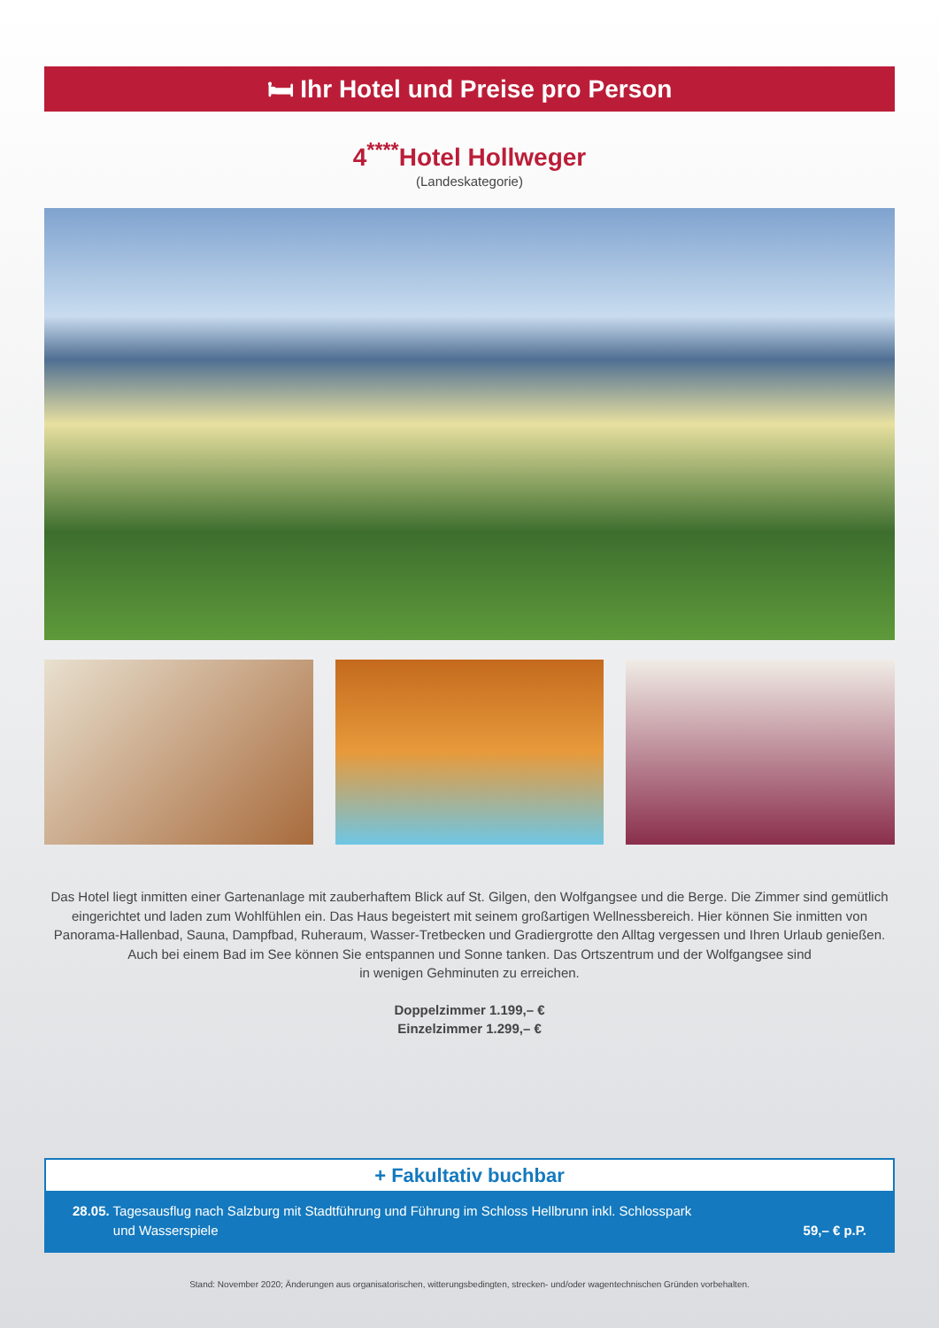🛏 Ihr Hotel und Preise pro Person
4<sup>****</sup>Hotel Hollweger
(Landeskategorie)
Das Hotel liegt inmitten einer Gartenanlage mit zauberhaftem Blick auf St. Gilgen, den Wolfgangsee und die Berge. Die Zimmer sind gemütlich eingerichtet und laden zum Wohlfühlen ein. Das Haus begeistert mit seinem großartigen Wellnessbereich. Hier können Sie inmitten von Panorama-Hallenbad, Sauna, Dampfbad, Ruheraum, Wasser-Tretbecken und Gradiergrotte den Alltag vergessen und Ihren Urlaub genießen. Auch bei einem Bad im See können Sie entspannen und Sonne tanken. Das Ortszentrum und der Wolfgangsee sind
in wenigen Gehminuten zu erreichen.
Doppelzimmer 1.199,– €
Einzelzimmer 1.299,– €
+ Fakultativ buchbar
28.05. Tagesausflug nach Salzburg mit Stadtführung und Führung im Schloss Hellbrunn inkl. Schlosspark
und Wasserspiele
59,– € p.P.
Stand: November 2020; Änderungen aus organisatorischen, witterungsbedingten, strecken- und/oder wagentechnischen Gründen vorbehalten.